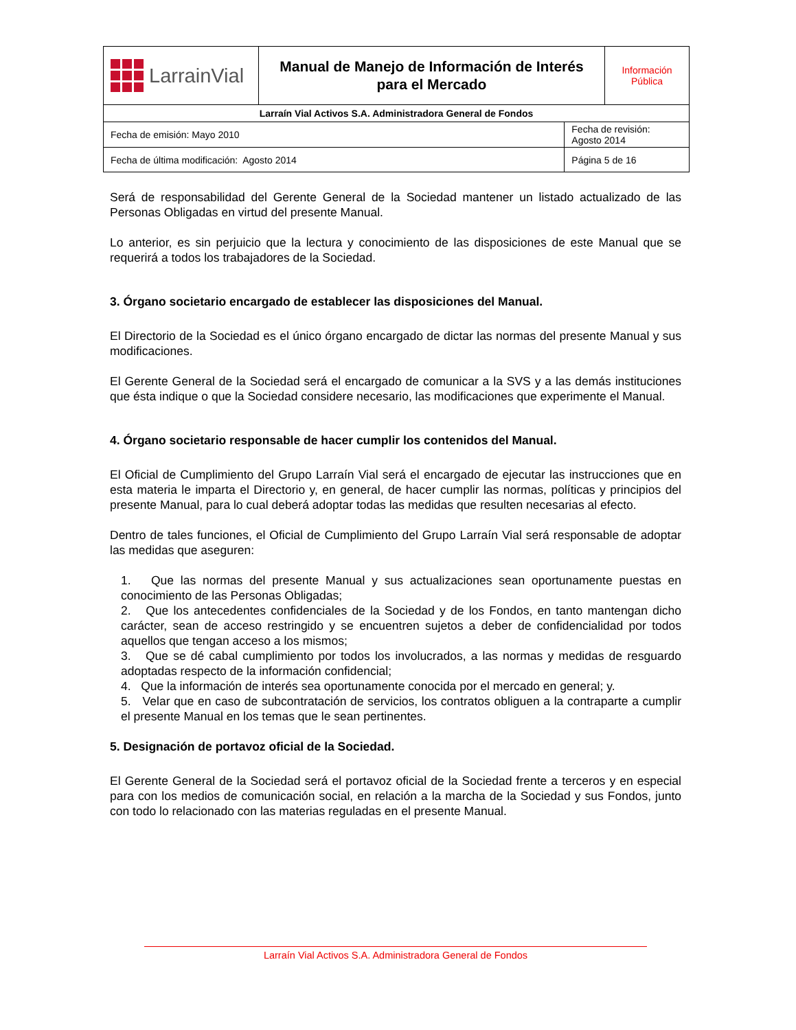| LarrainVial | Manual de Manejo de Información de Interés para el Mercado | | Información Pública |
| Larraín Vial Activos S.A. Administradora General de Fondos | | | |
| Fecha de emisión: Mayo 2010 | | Fecha de revisión: Agosto 2014 | |
| Fecha de última modificación: Agosto 2014 | | Página 5 de 16 | |
Será de responsabilidad del Gerente General de la Sociedad mantener un listado actualizado de las Personas Obligadas en virtud del presente Manual.
Lo anterior, es sin perjuicio que la lectura y conocimiento de las disposiciones de este Manual que se requerirá a todos los trabajadores de la Sociedad.
3. Órgano societario encargado de establecer las disposiciones del Manual.
El Directorio de la Sociedad es el único órgano encargado de dictar las normas del presente Manual y sus modificaciones.
El Gerente General de la Sociedad será el encargado de comunicar a la SVS y a las demás instituciones que ésta indique o que la Sociedad considere necesario, las modificaciones que experimente el Manual.
4. Órgano societario responsable de hacer cumplir los contenidos del Manual.
El Oficial de Cumplimiento del Grupo Larraín Vial será el encargado de ejecutar las instrucciones que en esta materia le imparta el Directorio y, en general, de hacer cumplir las normas, políticas y principios del presente Manual, para lo cual deberá adoptar todas las medidas que resulten necesarias al efecto.
Dentro de tales funciones, el Oficial de Cumplimiento del Grupo Larraín Vial será responsable de adoptar las medidas que aseguren:
1. Que las normas del presente Manual y sus actualizaciones sean oportunamente puestas en conocimiento de las Personas Obligadas;
2. Que los antecedentes confidenciales de la Sociedad y de los Fondos, en tanto mantengan dicho carácter, sean de acceso restringido y se encuentren sujetos a deber de confidencialidad por todos aquellos que tengan acceso a los mismos;
3. Que se dé cabal cumplimiento por todos los involucrados, a las normas y medidas de resguardo adoptadas respecto de la información confidencial;
4. Que la información de interés sea oportunamente conocida por el mercado en general; y.
5. Velar que en caso de subcontratación de servicios, los contratos obliguen a la contraparte a cumplir el presente Manual en los temas que le sean pertinentes.
5. Designación de portavoz oficial de la Sociedad.
El Gerente General de la Sociedad será el portavoz oficial de la Sociedad frente a terceros y en especial para con los medios de comunicación social, en relación a la marcha de la Sociedad y sus Fondos, junto con todo lo relacionado con las materias reguladas en el presente Manual.
Larraín Vial Activos S.A. Administradora General de Fondos